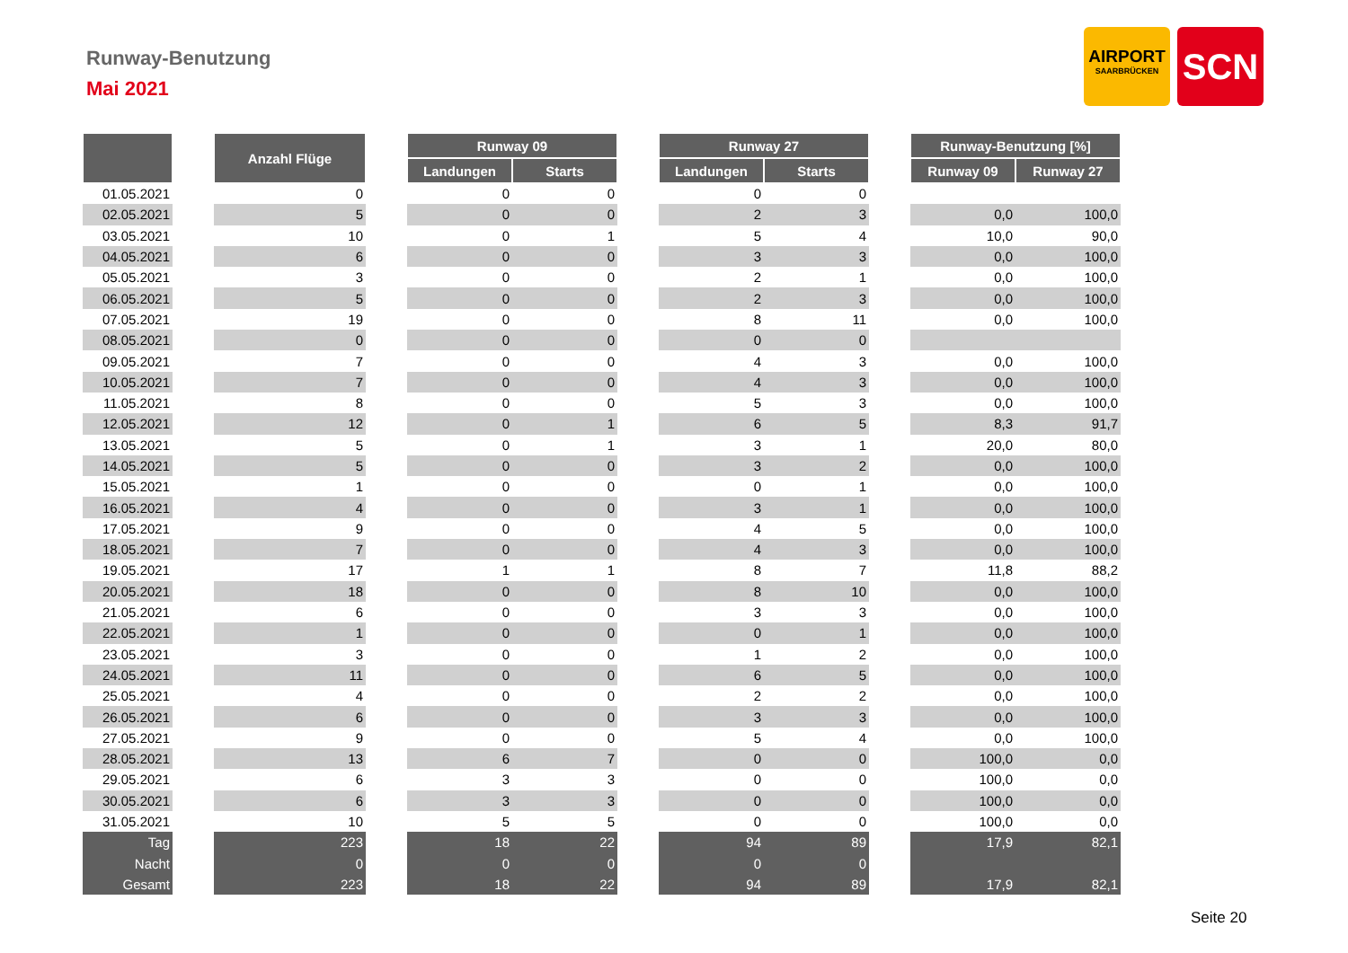Runway-Benutzung
Mai 2021
AIRPORT
SAARBRÜCKEN
SCN
| | | Anzahl Flüge | | Runway 09 | | | Runway 27 | | | Runway-Benutzung [%] | |
| | | | | Landungen | Starts | | Landungen | Starts | | Runway 09 | Runway 27 |
| 01.05.2021 | | 0 | | 0 | 0 | | 0 | 0 | | | |
| 02.05.2021 | | 5 | | 0 | 0 | | 2 | 3 | | 0,0 | 100,0 |
| 03.05.2021 | | 10 | | 0 | 1 | | 5 | 4 | | 10,0 | 90,0 |
| 04.05.2021 | | 6 | | 0 | 0 | | 3 | 3 | | 0,0 | 100,0 |
| 05.05.2021 | | 3 | | 0 | 0 | | 2 | 1 | | 0,0 | 100,0 |
| 06.05.2021 | | 5 | | 0 | 0 | | 2 | 3 | | 0,0 | 100,0 |
| 07.05.2021 | | 19 | | 0 | 0 | | 8 | 11 | | 0,0 | 100,0 |
| 08.05.2021 | | 0 | | 0 | 0 | | 0 | 0 | | | |
| 09.05.2021 | | 7 | | 0 | 0 | | 4 | 3 | | 0,0 | 100,0 |
| 10.05.2021 | | 7 | | 0 | 0 | | 4 | 3 | | 0,0 | 100,0 |
| 11.05.2021 | | 8 | | 0 | 0 | | 5 | 3 | | 0,0 | 100,0 |
| 12.05.2021 | | 12 | | 0 | 1 | | 6 | 5 | | 8,3 | 91,7 |
| 13.05.2021 | | 5 | | 0 | 1 | | 3 | 1 | | 20,0 | 80,0 |
| 14.05.2021 | | 5 | | 0 | 0 | | 3 | 2 | | 0,0 | 100,0 |
| 15.05.2021 | | 1 | | 0 | 0 | | 0 | 1 | | 0,0 | 100,0 |
| 16.05.2021 | | 4 | | 0 | 0 | | 3 | 1 | | 0,0 | 100,0 |
| 17.05.2021 | | 9 | | 0 | 0 | | 4 | 5 | | 0,0 | 100,0 |
| 18.05.2021 | | 7 | | 0 | 0 | | 4 | 3 | | 0,0 | 100,0 |
| 19.05.2021 | | 17 | | 1 | 1 | | 8 | 7 | | 11,8 | 88,2 |
| 20.05.2021 | | 18 | | 0 | 0 | | 8 | 10 | | 0,0 | 100,0 |
| 21.05.2021 | | 6 | | 0 | 0 | | 3 | 3 | | 0,0 | 100,0 |
| 22.05.2021 | | 1 | | 0 | 0 | | 0 | 1 | | 0,0 | 100,0 |
| 23.05.2021 | | 3 | | 0 | 0 | | 1 | 2 | | 0,0 | 100,0 |
| 24.05.2021 | | 11 | | 0 | 0 | | 6 | 5 | | 0,0 | 100,0 |
| 25.05.2021 | | 4 | | 0 | 0 | | 2 | 2 | | 0,0 | 100,0 |
| 26.05.2021 | | 6 | | 0 | 0 | | 3 | 3 | | 0,0 | 100,0 |
| 27.05.2021 | | 9 | | 0 | 0 | | 5 | 4 | | 0,0 | 100,0 |
| 28.05.2021 | | 13 | | 6 | 7 | | 0 | 0 | | 100,0 | 0,0 |
| 29.05.2021 | | 6 | | 3 | 3 | | 0 | 0 | | 100,0 | 0,0 |
| 30.05.2021 | | 6 | | 3 | 3 | | 0 | 0 | | 100,0 | 0,0 |
| 31.05.2021 | | 10 | | 5 | 5 | | 0 | 0 | | 100,0 | 0,0 |
| Tag | | 223 | | 18 | 22 | | 94 | 89 | | 17,9 | 82,1 |
| Nacht | | 0 | | 0 | 0 | | 0 | 0 | | | |
| Gesamt | | 223 | | 18 | 22 | | 94 | 89 | | 17,9 | 82,1 |
Seite 20